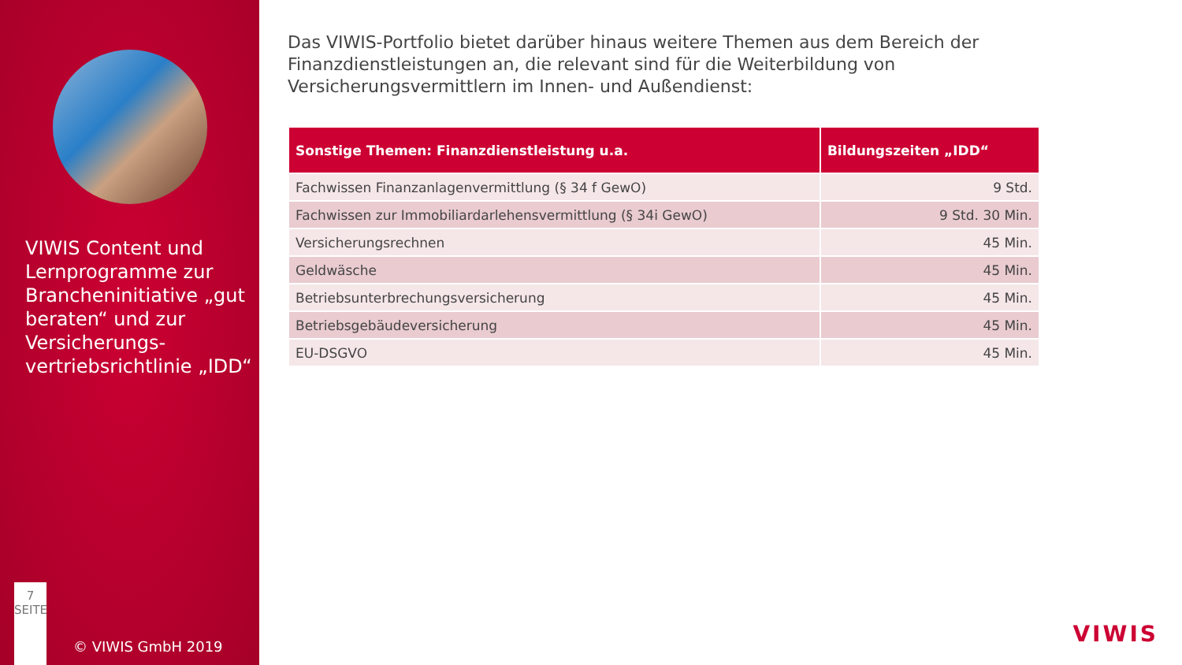VIWIS Content und Lernprogramme zur Brancheninitiative „gut beraten“ und zur Versicherungs-vertriebsrichtlinie „IDD“
7
SEITE
© VIWIS GmbH 2019
Das VIWIS-Portfolio bietet darüber hinaus weitere Themen aus dem Bereich der Finanzdienstleistungen an, die relevant sind für die Weiterbildung von Versicherungsvermittlern im Innen- und Außendienst:
| Sonstige Themen: Finanzdienstleistung u.a. | Bildungszeiten „IDD“ |
| --- | --- |
| Fachwissen Finanzanlagenvermittlung (§ 34 f GewO) | 9 Std. |
| Fachwissen zur Immobiliardarlehensvermittlung (§ 34i GewO) | 9 Std. 30 Min. |
| Versicherungsrechnen | 45 Min. |
| Geldwäsche | 45 Min. |
| Betriebsunterbrechungsversicherung | 45 Min. |
| Betriebsgebäudeversicherung | 45 Min. |
| EU-DSGVO | 45 Min. |
VIWIS